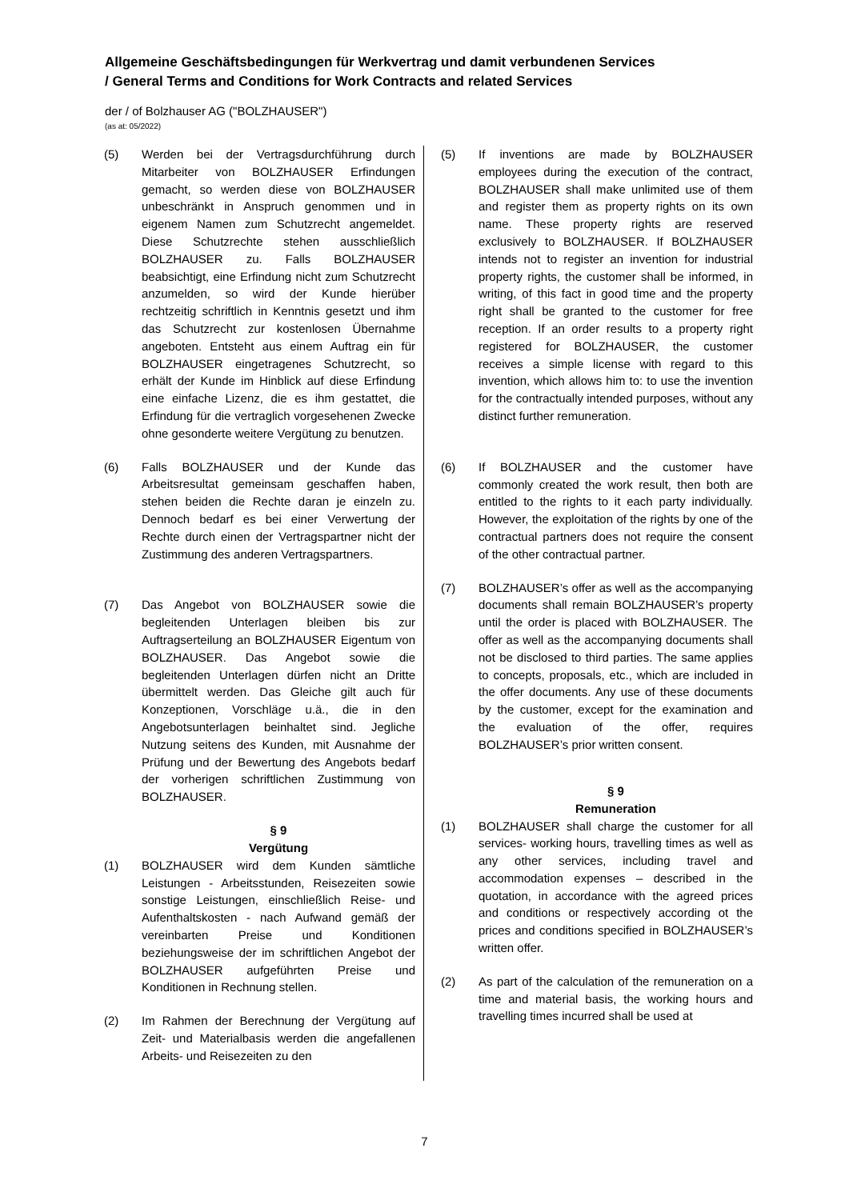Allgemeine Geschäftsbedingungen für Werkvertrag und damit verbundenen Services
/ General Terms and Conditions for Work Contracts and related Services
der / of Bolzhauser AG ("BOLZHAUSER")
(as at: 05/2022)
(5) Werden bei der Vertragsdurchführung durch Mitarbeiter von BOLZHAUSER Erfindungen gemacht, so werden diese von BOLZHAUSER unbeschränkt in Anspruch genommen und in eigenem Namen zum Schutzrecht angemeldet. Diese Schutzrechte stehen ausschließlich BOLZHAUSER zu. Falls BOLZHAUSER beabsichtigt, eine Erfindung nicht zum Schutzrecht anzumelden, so wird der Kunde hierüber rechtzeitig schriftlich in Kenntnis gesetzt und ihm das Schutzrecht zur kostenlosen Übernahme angeboten. Entsteht aus einem Auftrag ein für BOLZHAUSER eingetragenes Schutzrecht, so erhält der Kunde im Hinblick auf diese Erfindung eine einfache Lizenz, die es ihm gestattet, die Erfindung für die vertraglich vorgesehenen Zwecke ohne gesonderte weitere Vergütung zu benutzen.
(6) Falls BOLZHAUSER und der Kunde das Arbeitsresultat gemeinsam geschaffen haben, stehen beiden die Rechte daran je einzeln zu. Dennoch bedarf es bei einer Verwertung der Rechte durch einen der Vertragspartner nicht der Zustimmung des anderen Vertragspartners.
(7) Das Angebot von BOLZHAUSER sowie die begleitenden Unterlagen bleiben bis zur Auftragserteilung an BOLZHAUSER Eigentum von BOLZHAUSER. Das Angebot sowie die begleitenden Unterlagen dürfen nicht an Dritte übermittelt werden. Das Gleiche gilt auch für Konzeptionen, Vorschläge u.ä., die in den Angebotsunterlagen beinhaltet sind. Jegliche Nutzung seitens des Kunden, mit Ausnahme der Prüfung und der Bewertung des Angebots bedarf der vorherigen schriftlichen Zustimmung von BOLZHAUSER.
§ 9
Vergütung
(1) BOLZHAUSER wird dem Kunden sämtliche Leistungen - Arbeitsstunden, Reisezeiten sowie sonstige Leistungen, einschließlich Reise- und Aufenthaltskosten - nach Aufwand gemäß der vereinbarten Preise und Konditionen beziehungsweise der im schriftlichen Angebot der BOLZHAUSER aufgeführten Preise und Konditionen in Rechnung stellen.
(2) Im Rahmen der Berechnung der Vergütung auf Zeit- und Materialbasis werden die angefallenen Arbeits- und Reisezeiten zu den
(5) If inventions are made by BOLZHAUSER employees during the execution of the contract, BOLZHAUSER shall make unlimited use of them and register them as property rights on its own name. These property rights are reserved exclusively to BOLZHAUSER. If BOLZHAUSER intends not to register an invention for industrial property rights, the customer shall be informed, in writing, of this fact in good time and the property right shall be granted to the customer for free reception. If an order results to a property right registered for BOLZHAUSER, the customer receives a simple license with regard to this invention, which allows him to: to use the invention for the contractually intended purposes, without any distinct further remuneration.
(6) If BOLZHAUSER and the customer have commonly created the work result, then both are entitled to the rights to it each party individually. However, the exploitation of the rights by one of the contractual partners does not require the consent of the other contractual partner.
(7) BOLZHAUSER’s offer as well as the accompanying documents shall remain BOLZHAUSER’s property until the order is placed with BOLZHAUSER. The offer as well as the accompanying documents shall not be disclosed to third parties. The same applies to concepts, proposals, etc., which are included in the offer documents. Any use of these documents by the customer, except for the examination and the evaluation of the offer, requires BOLZHAUSER’s prior written consent.
§ 9
Remuneration
(1) BOLZHAUSER shall charge the customer for all services- working hours, travelling times as well as any other services, including travel and accommodation expenses – described in the quotation, in accordance with the agreed prices and conditions or respectively according ot the prices and conditions specified in BOLZHAUSER’s written offer.
(2) As part of the calculation of the remuneration on a time and material basis, the working hours and travelling times incurred shall be used at
7